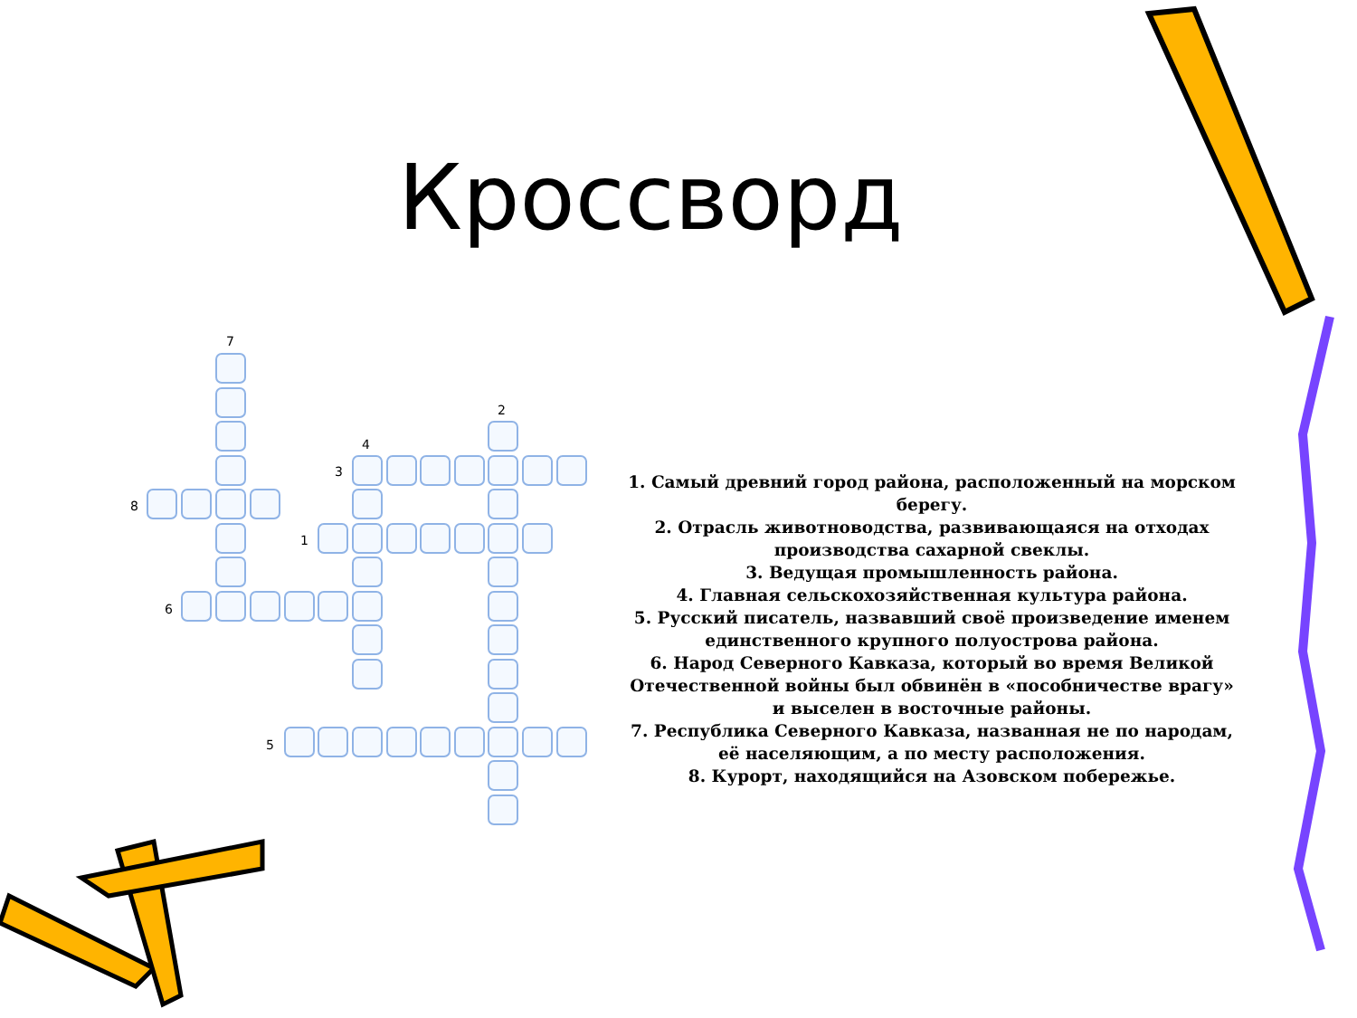Кроссворд
7
2
4
3
8
1
6
5
1. Самый древний город района, расположенный на морском берегу.
2. Отрасль животноводства, развивающаяся на отходах производства сахарной свеклы.
3. Ведущая промышленность района.
4. Главная сельскохозяйственная культура района.
5. Русский писатель, назвавший своё произведение именем единственного крупного полуострова района.
6. Народ Северного Кавказа, который во время Великой Отечественной войны был обвинён в «пособничестве врагу» и выселен в восточные районы.
7. Республика Северного Кавказа, названная не по народам, её населяющим, а по месту расположения.
8. Курорт, находящийся на Азовском побережье.